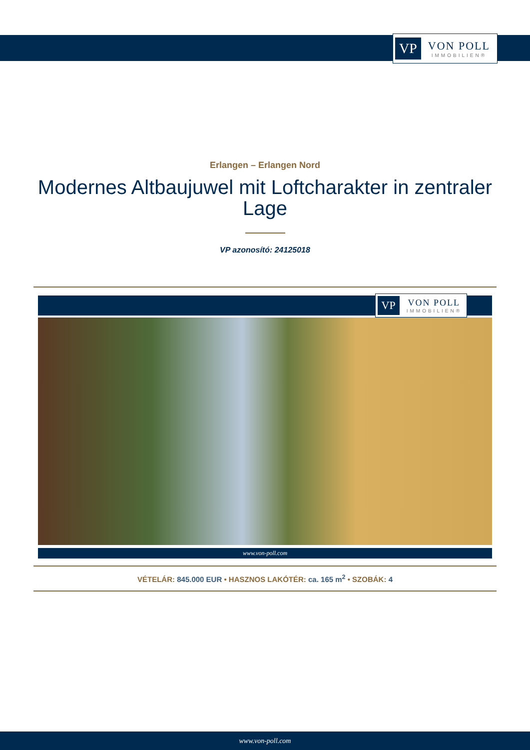VP VON POLL
IMMOBILIEN®
Erlangen – Erlangen Nord
Modernes Altbaujuwel mit Loftcharakter in zentraler Lage
VP azonosító: 24125018
VP VON POLL
IMMOBILIEN®
www.von-poll.com
VÉTELÁR: 845.000 EUR • HASZNOS LAKÓTÉR: ca. 165 m<sup>2</sup> • SZOBÁK: 4
www.von-poll.com